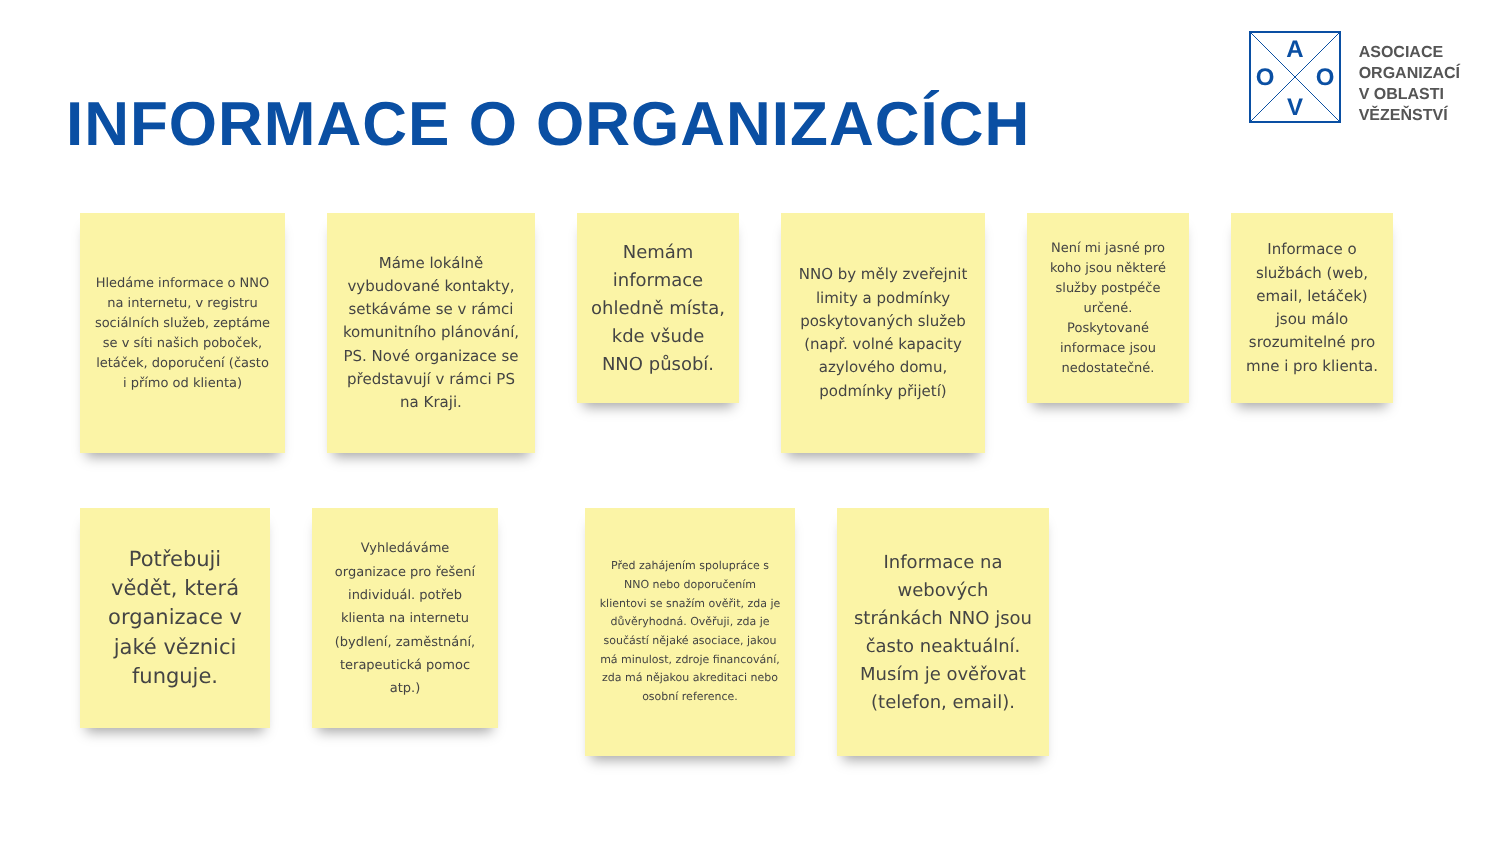INFORMACE O ORGANIZACÍCH
A
O
O
V
ASOCIACE
ORGANIZACÍ
V OBLASTI
VĚZEŇSTVÍ
Hledáme informace o NNO na internetu, v registru sociálních služeb, zeptáme se v síti našich poboček, letáček, doporučení (často i přímo od klienta)
Máme lokálně vybudované kontakty, setkáváme se v rámci komunitního plánování, PS. Nové organizace se představují v rámci PS na Kraji.
Nemám informace ohledně místa, kde všude NNO působí.
NNO by měly zveřejnit limity a podmínky poskytovaných služeb (např. volné kapacity azylového domu, podmínky přijetí)
Není mi jasné pro koho jsou některé služby postpéče určené. Poskytované informace jsou nedostatečné.
Informace o službách (web, email, letáček) jsou málo srozumitelné pro mne i pro klienta.
Potřebuji vědět, která organizace v jaké věznici funguje.
Vyhledáváme organizace pro řešení individuál. potřeb klienta na internetu (bydlení, zaměstnání, terapeutická pomoc atp.)
Před zahájením spolupráce s NNO nebo doporučením klientovi se snažím ověřit, zda je důvěryhodná. Ověřuji, zda je součástí nějaké asociace, jakou má minulost, zdroje financování, zda má nějakou akreditaci nebo osobní reference.
Informace na webových stránkách NNO jsou často neaktuální. Musím je ověřovat (telefon, email).